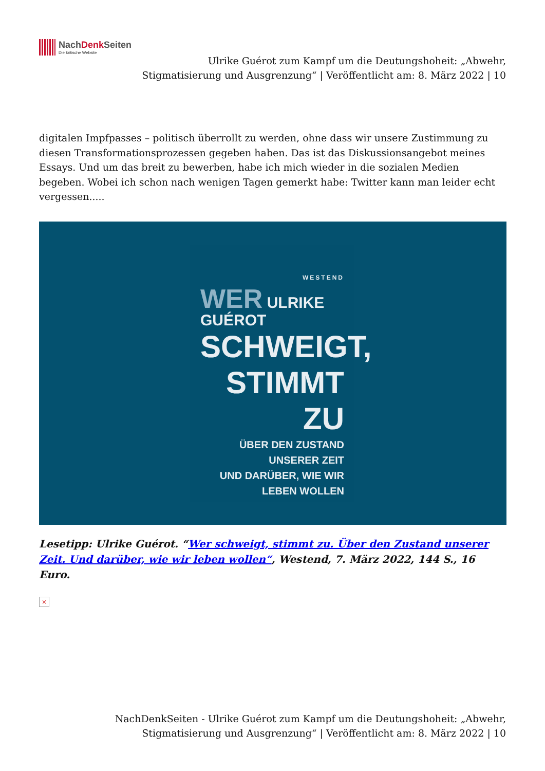NachDenk Seiten
Die kritische Website
Ulrike Guérot zum Kampf um die Deutungshoheit: „Abwehr, Stigmatisierung und Ausgrenzung“ | Veröffentlicht am: 8. März 2022 | 10
digitalen Impfpasses – politisch überrollt zu werden, ohne dass wir unsere Zustimmung zu diesen Transformationsprozessen gegeben haben. Das ist das Diskussionsangebot meines Essays. Und um das breit zu bewerben, habe ich mich wieder in die sozialen Medien begeben. Wobei ich schon nach wenigen Tagen gemerkt habe: Twitter kann man leider echt vergessen.....
WESTEND
WER ULRIKE GUÉROT
SCHWEIGT,
STIMMT
ZU
ÜBER DEN ZUSTAND UNSERER ZEIT
UND DARÜBER, WIE WIR
LEBEN WOLLEN
Lesetipp: Ulrike Guérot. “Wer schweigt, stimmt zu. Über den Zustand unserer Zeit. Und darüber, wie wir leben wollen“, Westend, 7. März 2022, 144 S., 16 Euro.
×
NachDenkSeiten - Ulrike Guérot zum Kampf um die Deutungshoheit: „Abwehr, Stigmatisierung und Ausgrenzung“ | Veröffentlicht am: 8. März 2022 | 10